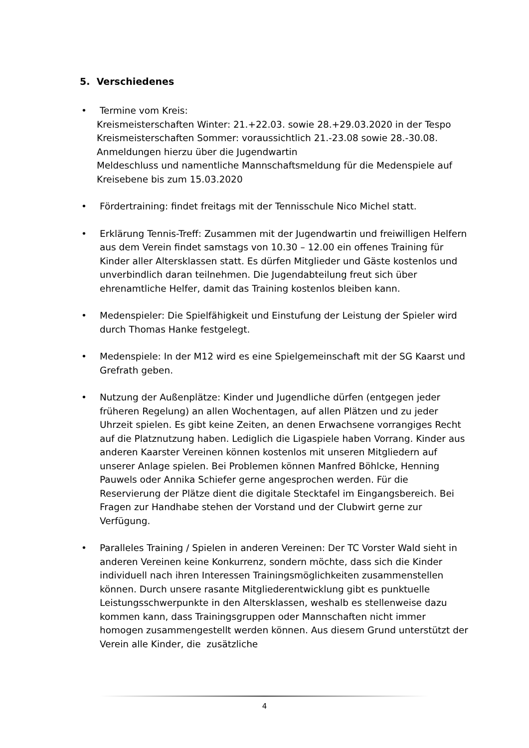5. Verschiedenes
• Termine vom Kreis:
Kreismeisterschaften Winter: 21.+22.03. sowie 28.+29.03.2020 in der Tespo
Kreismeisterschaften Sommer: voraussichtlich 21.-23.08 sowie 28.-30.08. Anmeldungen hierzu über die Jugendwartin
Meldeschluss und namentliche Mannschaftsmeldung für die Medenspiele auf Kreisebene bis zum 15.03.2020
• Fördertraining: findet freitags mit der Tennisschule Nico Michel statt.
• Erklärung Tennis-Treff: Zusammen mit der Jugendwartin und freiwilligen Helfern aus dem Verein findet samstags von 10.30 – 12.00 ein offenes Training für Kinder aller Altersklassen statt. Es dürfen Mitglieder und Gäste kostenlos und unverbindlich daran teilnehmen. Die Jugendabteilung freut sich über ehrenamtliche Helfer, damit das Training kostenlos bleiben kann.
• Medenspieler: Die Spielfähigkeit und Einstufung der Leistung der Spieler wird durch Thomas Hanke festgelegt.
• Medenspiele: In der M12 wird es eine Spielgemeinschaft mit der SG Kaarst und Grefrath geben.
• Nutzung der Außenplätze: Kinder und Jugendliche dürfen (entgegen jeder früheren Regelung) an allen Wochentagen, auf allen Plätzen und zu jeder Uhrzeit spielen. Es gibt keine Zeiten, an denen Erwachsene vorrangiges Recht auf die Platznutzung haben. Lediglich die Ligaspiele haben Vorrang. Kinder aus anderen Kaarster Vereinen können kostenlos mit unseren Mitgliedern auf unserer Anlage spielen. Bei Problemen können Manfred Böhlcke, Henning Pauwels oder Annika Schiefer gerne angesprochen werden. Für die Reservierung der Plätze dient die digitale Stecktafel im Eingangsbereich. Bei Fragen zur Handhabe stehen der Vorstand und der Clubwirt gerne zur Verfügung.
• Paralleles Training / Spielen in anderen Vereinen: Der TC Vorster Wald sieht in anderen Vereinen keine Konkurrenz, sondern möchte, dass sich die Kinder individuell nach ihren Interessen Trainingsmöglichkeiten zusammenstellen können. Durch unsere rasante Mitgliederentwicklung gibt es punktuelle Leistungsschwerpunkte in den Altersklassen, weshalb es stellenweise dazu kommen kann, dass Trainingsgruppen oder Mannschaften nicht immer homogen zusammengestellt werden können. Aus diesem Grund unterstützt der Verein alle Kinder, die zusätzliche
4